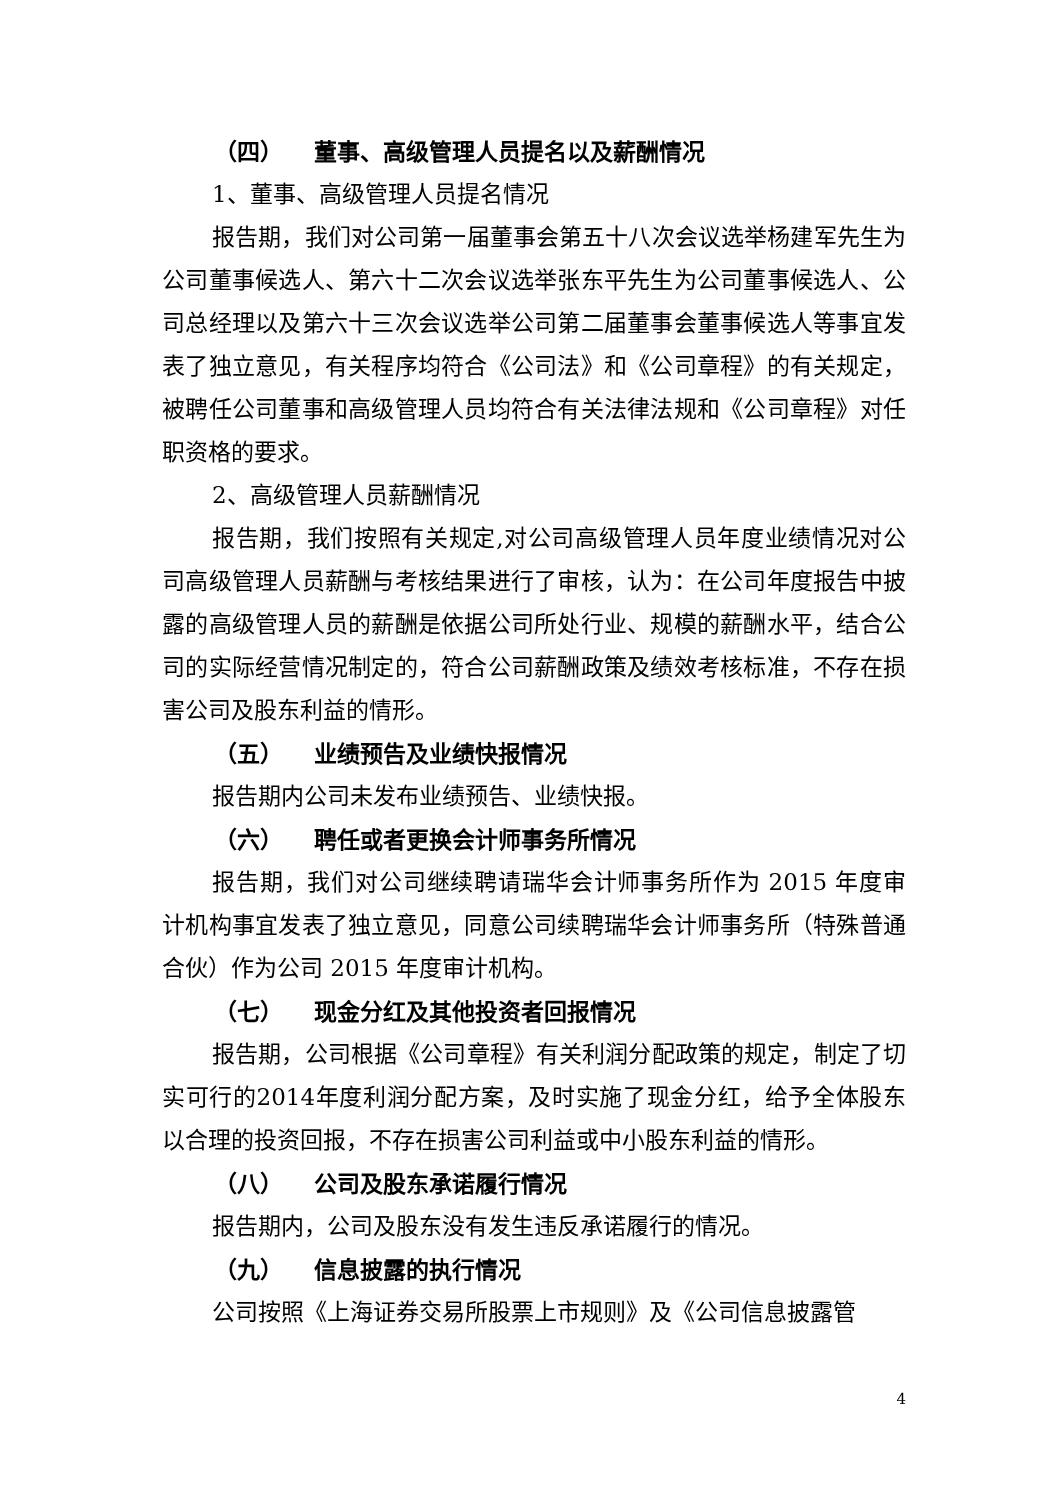（四） 董事、高级管理人员提名以及薪酬情况
1、董事、高级管理人员提名情况
报告期，我们对公司第一届董事会第五十八次会议选举杨建军先生为公司董事候选人、第六十二次会议选举张东平先生为公司董事候选人、公司总经理以及第六十三次会议选举公司第二届董事会董事候选人等事宜发表了独立意见，有关程序均符合《公司法》和《公司章程》的有关规定，被聘任公司董事和高级管理人员均符合有关法律法规和《公司章程》对任职资格的要求。
2、高级管理人员薪酬情况
报告期，我们按照有关规定,对公司高级管理人员年度业绩情况对公司高级管理人员薪酬与考核结果进行了审核，认为：在公司年度报告中披露的高级管理人员的薪酬是依据公司所处行业、规模的薪酬水平，结合公司的实际经营情况制定的，符合公司薪酬政策及绩效考核标准，不存在损害公司及股东利益的情形。
（五） 业绩预告及业绩快报情况
报告期内公司未发布业绩预告、业绩快报。
（六） 聘任或者更换会计师事务所情况
报告期，我们对公司继续聘请瑞华会计师事务所作为 2015 年度审计机构事宜发表了独立意见，同意公司续聘瑞华会计师事务所（特殊普通合伙）作为公司 2015 年度审计机构。
（七） 现金分红及其他投资者回报情况
报告期，公司根据《公司章程》有关利润分配政策的规定，制定了切实可行的2014年度利润分配方案，及时实施了现金分红，给予全体股东以合理的投资回报，不存在损害公司利益或中小股东利益的情形。
（八） 公司及股东承诺履行情况
报告期内，公司及股东没有发生违反承诺履行的情况。
（九） 信息披露的执行情况
公司按照《上海证券交易所股票上市规则》及《公司信息披露管
4